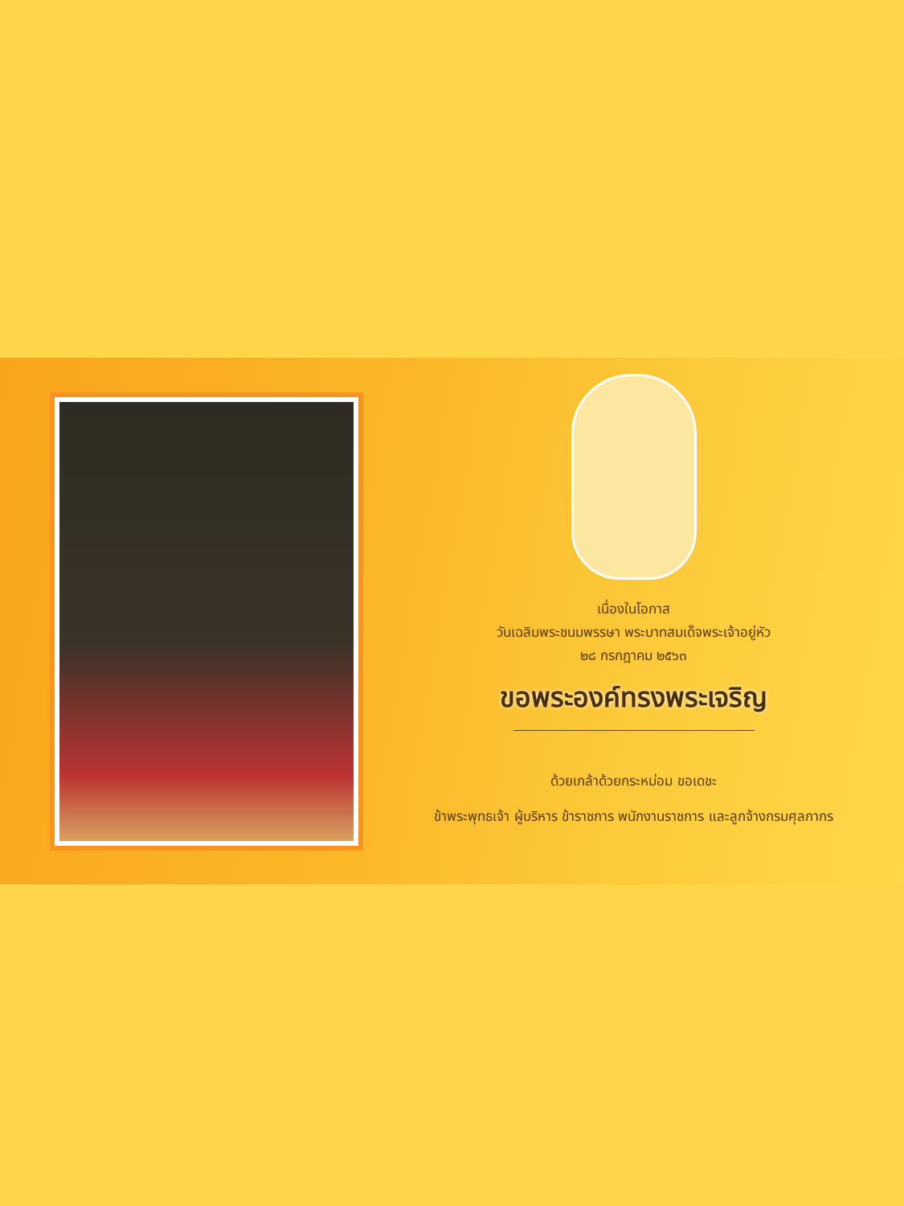เนื่องในโอกาส
วันเฉลิมพระชนมพรรษา พระบาทสมเด็จพระเจ้าอยู่หัว
๒๘ กรกฎาคม ๒๕๖๓
ขอพระองค์ทรงพระเจริญ
ด้วยเกล้าด้วยกระหม่อม ขอเดชะ
ข้าพระพุทธเจ้า ผู้บริหาร ข้าราชการ พนักงานราชการ และลูกจ้างกรมศุลกากร